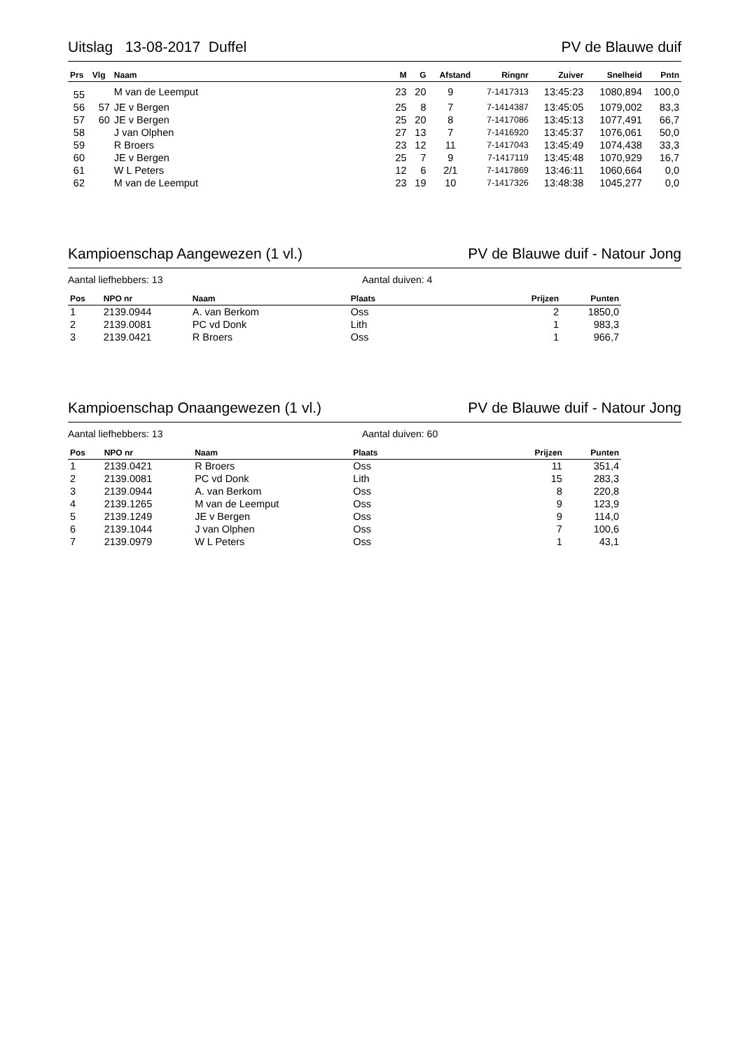Uitslag 13-08-2017 Duffel PV de Blauwe duif
| Prs | Vlg | Naam | M | G | Afstand | Ringnr | Zuiver | Snelheid | Pntn |
| --- | --- | --- | --- | --- | --- | --- | --- | --- | --- |
| 55 | | M van de Leemput | 23 | 20 | 9 | 7-1417313 | 13:45:23 | 1080,894 | 100,0 |
| 56 | 57 | JE v Bergen | 25 | 8 | 7 | 7-1414387 | 13:45:05 | 1079,002 | 83,3 |
| 57 | 60 | JE v Bergen | 25 | 20 | 8 | 7-1417086 | 13:45:13 | 1077,491 | 66,7 |
| 58 | | J van Olphen | 27 | 13 | 7 | 7-1416920 | 13:45:37 | 1076,061 | 50,0 |
| 59 | | R Broers | 23 | 12 | 11 | 7-1417043 | 13:45:49 | 1074,438 | 33,3 |
| 60 | | JE v Bergen | 25 | 7 | 9 | 7-1417119 | 13:45:48 | 1070,929 | 16,7 |
| 61 | | W L Peters | 12 | 6 | 2/1 | 7-1417869 | 13:46:11 | 1060,664 | 0,0 |
| 62 | | M van de Leemput | 23 | 19 | 10 | 7-1417326 | 13:48:38 | 1045,277 | 0,0 |
Kampioenschap Aangewezen (1 vl.) PV de Blauwe duif - Natour Jong
Aantal liefhebbers: 13 Aantal duiven: 4
| Pos | NPO nr | Naam | Plaats | Prijzen | Punten |
| --- | --- | --- | --- | --- | --- |
| 1 | 2139.0944 | A. van Berkom | Oss | 2 | 1850,0 |
| 2 | 2139.0081 | PC vd Donk | Lith | 1 | 983,3 |
| 3 | 2139.0421 | R Broers | Oss | 1 | 966,7 |
Kampioenschap Onaangewezen (1 vl.) PV de Blauwe duif - Natour Jong
Aantal liefhebbers: 13 Aantal duiven: 60
| Pos | NPO nr | Naam | Plaats | Prijzen | Punten |
| --- | --- | --- | --- | --- | --- |
| 1 | 2139.0421 | R Broers | Oss | 11 | 351,4 |
| 2 | 2139.0081 | PC vd Donk | Lith | 15 | 283,3 |
| 3 | 2139.0944 | A. van Berkom | Oss | 8 | 220,8 |
| 4 | 2139.1265 | M van de Leemput | Oss | 9 | 123,9 |
| 5 | 2139.1249 | JE v Bergen | Oss | 9 | 114,0 |
| 6 | 2139.1044 | J van Olphen | Oss | 7 | 100,6 |
| 7 | 2139.0979 | W L Peters | Oss | 1 | 43,1 |